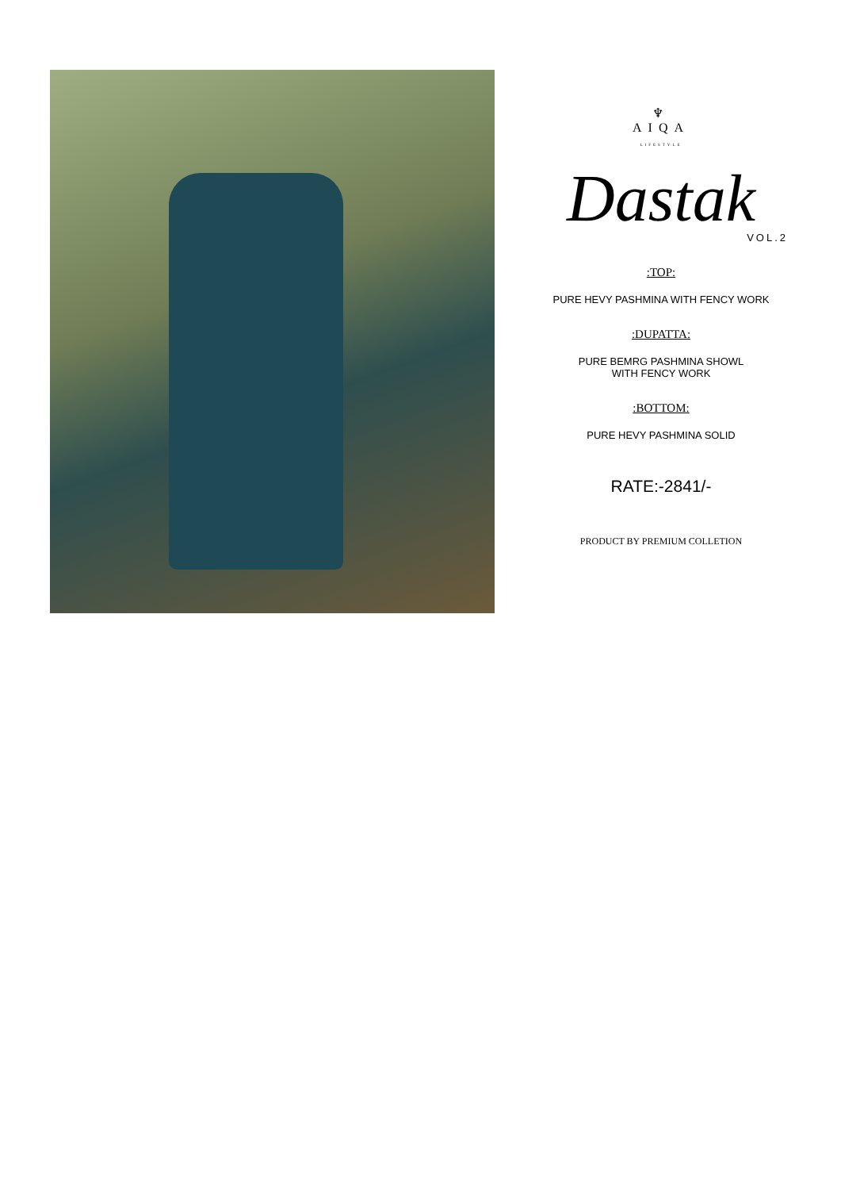♆
AIQA
LIFESTYLE
Dastak
VOL.2
:TOP:
PURE HEVY PASHMINA WITH FENCY WORK
:DUPATTA:
PURE BEMRG PASHMINA SHOWL
WITH FENCY WORK
:BOTTOM:
PURE HEVY PASHMINA SOLID
RATE:-2841/-
PRODUCT BY PREMIUM COLLETION